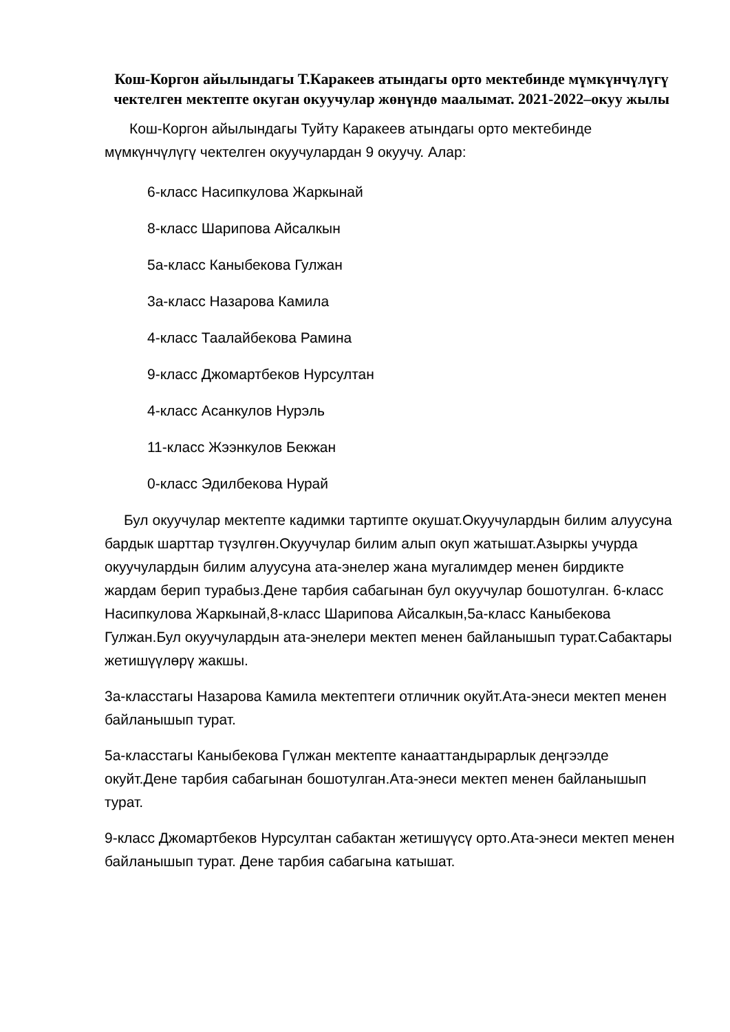Кош-Коргон айылындагы Т.Каракеев атындагы орто мектебинде мүмкүнчүлүгү чектелген мектепте окуган окуучулар жөнүндө маалымат. 2021-2022–окуу жылы
Кош-Коргон айылындагы Туйту Каракеев атындагы орто мектебинде мүмкүнчүлүгү чектелген окуучулардан 9 окуучу. Алар:
6-класс Насипкулова Жаркынай
8-класс Шарипова Айсалкын
5а-класс Каныбекова Гулжан
3а-класс Назарова Камила
4-класс Таалайбекова Рамина
9-класс Джомартбеков Нурсултан
4-класс Асанкулов Нурэль
11-класс Жээнкулов Бекжан
0-класс Эдилбекова Нурай
Бул окуучулар мектепте кадимки тартипте окушат.Окуучулардын билим алуусуна бардык шарттар түзүлгөн.Окуучулар билим алып окуп жатышат.Азыркы учурда окуучулардын билим алуусуна ата-энелер жана мугалимдер менен бирдикте жардам берип турабыз.Дене тарбия сабагынан бул окуучулар бошотулган. 6-класс Насипкулова Жаркынай,8-класс Шарипова Айсалкын,5а-класс Каныбекова Гулжан.Бул окуучулардын ата-энелери мектеп менен байланышып турат.Сабактары жетишүүлөрү жакшы.
3а-класстагы Назарова Камила мектептеги отличник окуйт.Ата-энеси мектеп менен байланышып турат.
5а-класстагы Каныбекова Гүлжан мектепте канааттандырарлык деңгээлде окуйт.Дене тарбия сабагынан бошотулган.Ата-энеси мектеп менен байланышып турат.
9-класс Джомартбеков Нурсултан сабактан жетишүүсү орто.Ата-энеси мектеп менен байланышып турат. Дене тарбия сабагына катышат.